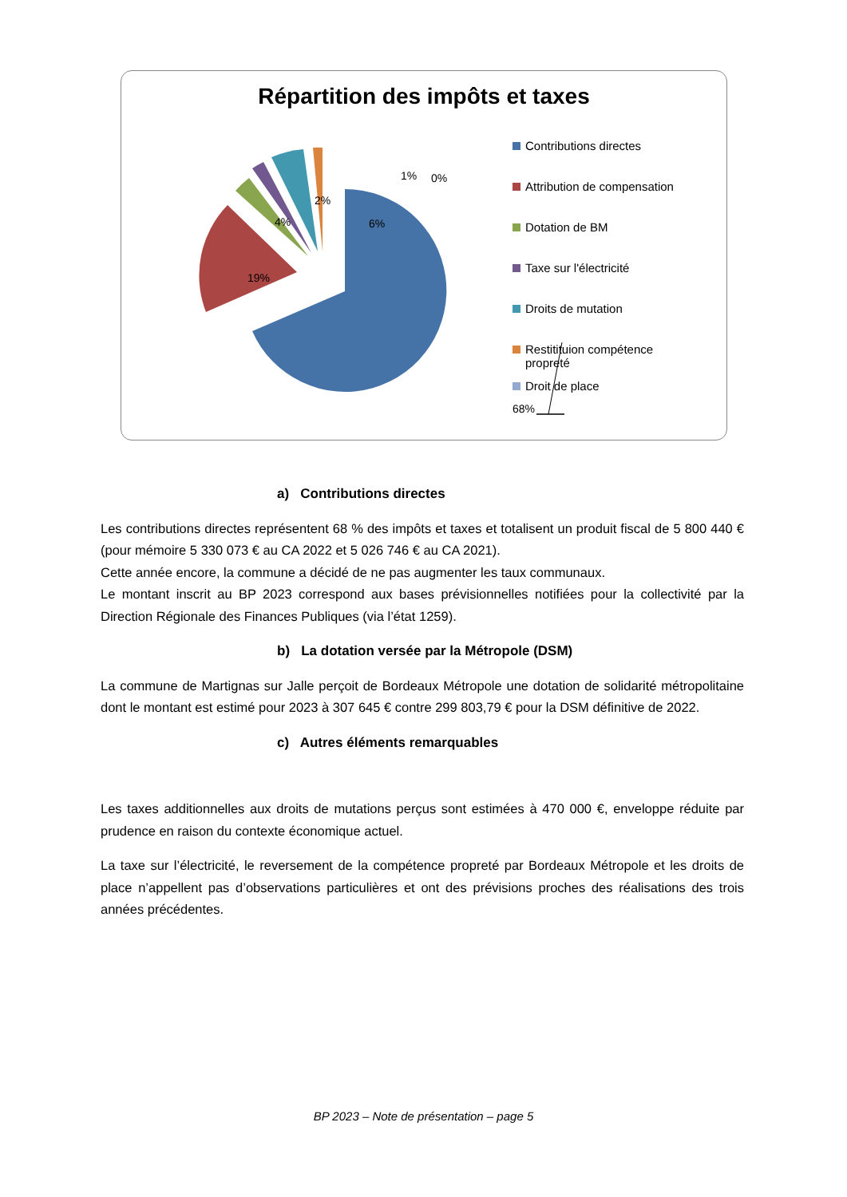Répartition des impôts et taxes
68%
19%
4%
2%
6%
1%
0%
Contributions directes
Attribution de compensation
Dotation de BM
Taxe sur l'électricité
Droits de mutation
Restitituion compétence propreté
Droit de place
a) Contributions directes
Les contributions directes représentent 68 % des impôts et taxes et totalisent un produit fiscal de 5 800 440 € (pour mémoire 5 330 073 € au CA 2022 et 5 026 746 € au CA 2021).
Cette année encore, la commune a décidé de ne pas augmenter les taux communaux.
Le montant inscrit au BP 2023 correspond aux bases prévisionnelles notifiées pour la collectivité par la Direction Régionale des Finances Publiques (via l’état 1259).
b) La dotation versée par la Métropole (DSM)
La commune de Martignas sur Jalle perçoit de Bordeaux Métropole une dotation de solidarité métropolitaine dont le montant est estimé pour 2023 à 307 645 € contre 299 803,79 € pour la DSM définitive de 2022.
c) Autres éléments remarquables
Les taxes additionnelles aux droits de mutations perçus sont estimées à 470 000 €, enveloppe réduite par prudence en raison du contexte économique actuel.
La taxe sur l’électricité, le reversement de la compétence propreté par Bordeaux Métropole et les droits de place n’appellent pas d’observations particulières et ont des prévisions proches des réalisations des trois années précédentes.
BP 2023 – Note de présentation – page 5